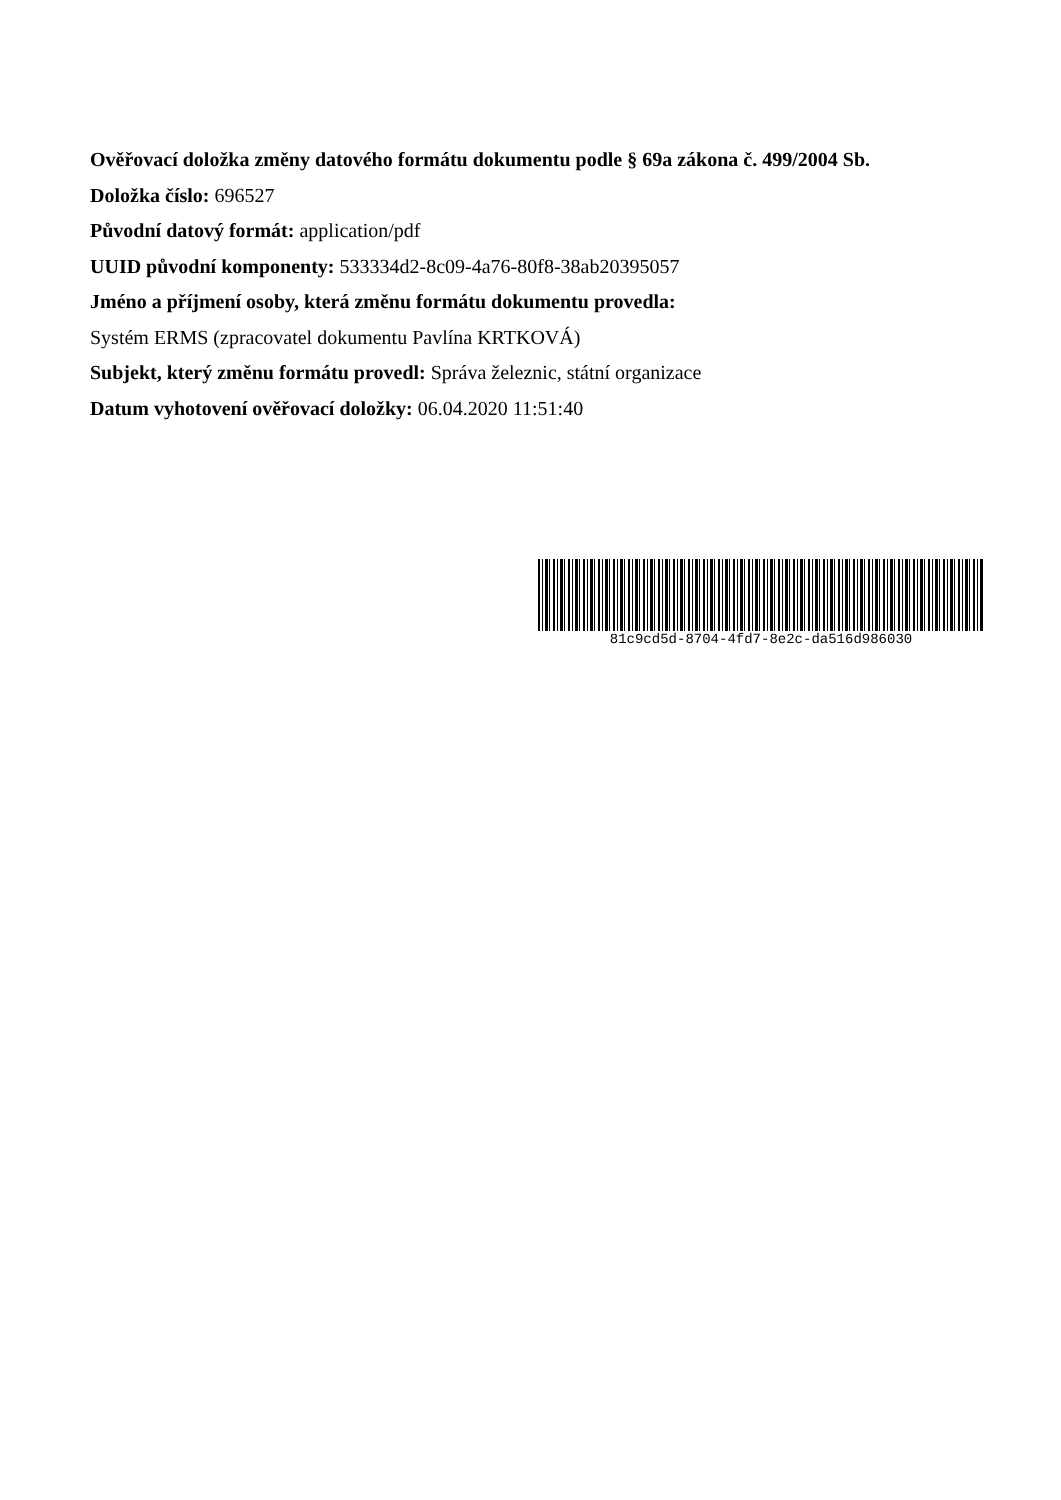Ověřovací doložka změny datového formátu dokumentu podle § 69a zákona č. 499/2004 Sb.
Doložka číslo: 696527
Původní datový formát: application/pdf
UUID původní komponenty: 533334d2-8c09-4a76-80f8-38ab20395057
Jméno a příjmení osoby, která změnu formátu dokumentu provedla:
Systém ERMS (zpracovatel dokumentu Pavlína KRTKOVÁ)
Subjekt, který změnu formátu provedl: Správa železnic, státní organizace
Datum vyhotovení ověřovací doložky: 06.04.2020 11:51:40
81c9cd5d-8704-4fd7-8e2c-da516d986030